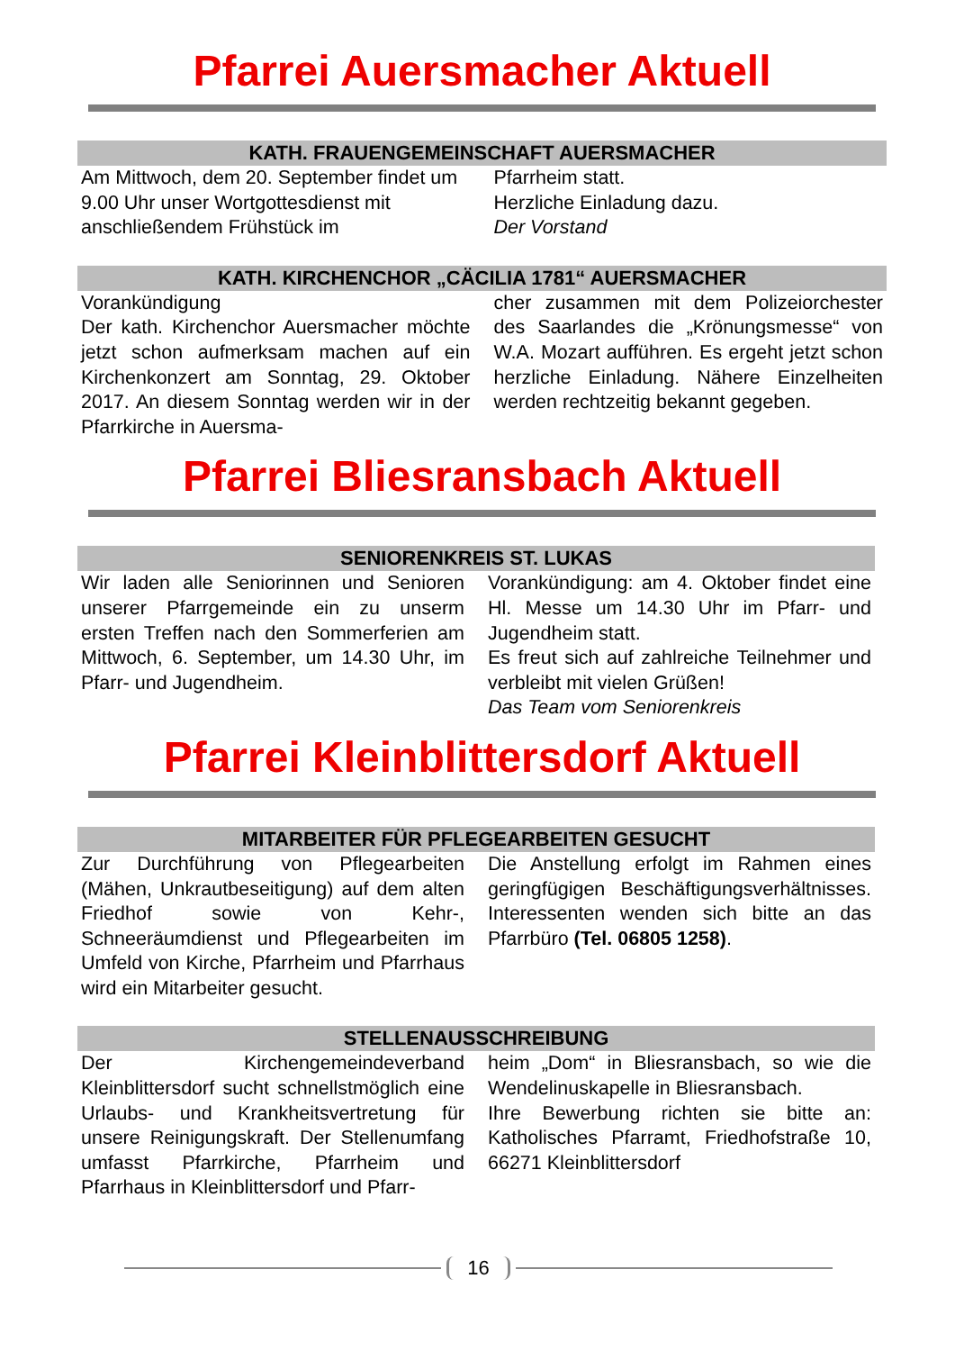Pfarrei Auersmacher Aktuell
KATH. FRAUENGEMEINSCHAFT AUERSMACHER
Am Mittwoch, dem 20. September findet um 9.00 Uhr unser Wortgottesdienst mit anschließendem Frühstück im
Pfarrheim statt.
Herzliche Einladung dazu.
Der Vorstand
KATH. KIRCHENCHOR „CÄCILIA 1781“ AUERSMACHER
Vorankündigung
Der kath. Kirchenchor Auersmacher möchte jetzt schon aufmerksam machen auf ein Kirchenkonzert am Sonntag, 29. Oktober 2017. An diesem Sonntag werden wir in der Pfarrkirche in Auersma-
cher zusammen mit dem Polizeiorchester des Saarlandes die „Krönungsmesse“ von W.A. Mozart aufführen. Es ergeht jetzt schon herzliche Einladung. Nähere Einzelheiten werden rechtzeitig bekannt gegeben.
Pfarrei Bliesransbach Aktuell
SENIORENKREIS ST. LUKAS
Wir laden alle Seniorinnen und Senioren unserer Pfarrgemeinde ein zu unserm ersten Treffen nach den Sommerferien am Mittwoch, 6. September, um 14.30 Uhr, im Pfarr- und Jugendheim.
Vorankündigung: am 4. Oktober findet eine Hl. Messe um 14.30 Uhr im Pfarr- und Jugendheim statt.
Es freut sich auf zahlreiche Teilnehmer und verbleibt mit vielen Grüßen!
Das Team vom Seniorenkreis
Pfarrei Kleinblittersdorf Aktuell
MITARBEITER FÜR PFLEGEARBEITEN GESUCHT
Zur Durchführung von Pflegearbeiten (Mähen, Unkrautbeseitigung) auf dem alten Friedhof sowie von Kehr-, Schneeräumdienst und Pflegearbeiten im Umfeld von Kirche, Pfarrheim und Pfarrhaus wird ein Mitarbeiter gesucht.
Die Anstellung erfolgt im Rahmen eines geringfügigen Beschäftigungsverhältnisses. Interessenten wenden sich bitte an das Pfarrbüro (Tel. 06805 1258).
STELLENAUSSCHREIBUNG
Der Kirchengemeindeverband Kleinblittersdorf sucht schnellstmöglich eine Urlaubs- und Krankheitsvertretung für unsere Reinigungskraft. Der Stellenumfang umfasst Pfarrkirche, Pfarrheim und Pfarrhaus in Kleinblittersdorf und Pfarr-
heim „Dom“ in Bliesransbach, so wie die Wendelinuskapelle in Bliesransbach.
Ihre Bewerbung richten sie bitte an: Katholisches Pfarramt, Friedhofstraße 10, 66271 Kleinblittersdorf
16